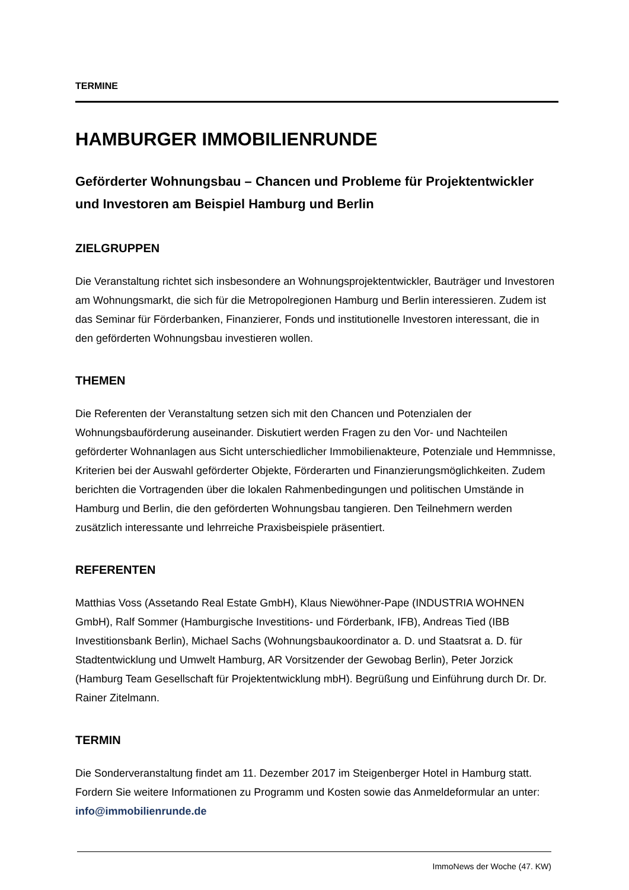TERMINE
HAMBURGER IMMOBILIENRUNDE
Geförderter Wohnungsbau – Chancen und Probleme für Projektentwickler und Investoren am Beispiel Hamburg und Berlin
ZIELGRUPPEN
Die Veranstaltung richtet sich insbesondere an Wohnungsprojektentwickler, Bauträger und Investoren am Wohnungsmarkt, die sich für die Metropolregionen Hamburg und Berlin interessieren. Zudem ist das Seminar für Förderbanken, Finanzierer, Fonds und institutionelle Investoren interessant, die in den geförderten Wohnungsbau investieren wollen.
THEMEN
Die Referenten der Veranstaltung setzen sich mit den Chancen und Potenzialen der Wohnungsbauförderung auseinander. Diskutiert werden Fragen zu den Vor- und Nachteilen geförderter Wohnanlagen aus Sicht unterschiedlicher Immobilienakteure, Potenziale und Hemmnisse, Kriterien bei der Auswahl geförderter Objekte, Förderarten und Finanzierungsmöglichkeiten. Zudem berichten die Vortragenden über die lokalen Rahmenbedingungen und politischen Umstände in Hamburg und Berlin, die den geförderten Wohnungsbau tangieren. Den Teilnehmern werden zusätzlich interessante und lehrreiche Praxisbeispiele präsentiert.
REFERENTEN
Matthias Voss (Assetando Real Estate GmbH), Klaus Niewöhner-Pape (INDUSTRIA WOHNEN GmbH), Ralf Sommer (Hamburgische Investitions- und Förderbank, IFB), Andreas Tied (IBB Investitionsbank Berlin), Michael Sachs (Wohnungsbaukoordinator a. D. und Staatsrat a. D. für Stadtentwicklung und Umwelt Hamburg, AR Vorsitzender der Gewobag Berlin), Peter Jorzick (Hamburg Team Gesellschaft für Projektentwicklung mbH). Begrüßung und Einführung durch Dr. Dr. Rainer Zitelmann.
TERMIN
Die Sonderveranstaltung findet am 11. Dezember 2017 im Steigenberger Hotel in Hamburg statt. Fordern Sie weitere Informationen zu Programm und Kosten sowie das Anmeldeformular an unter: info@immobilienrunde.de
ImmoNews der Woche (47. KW)